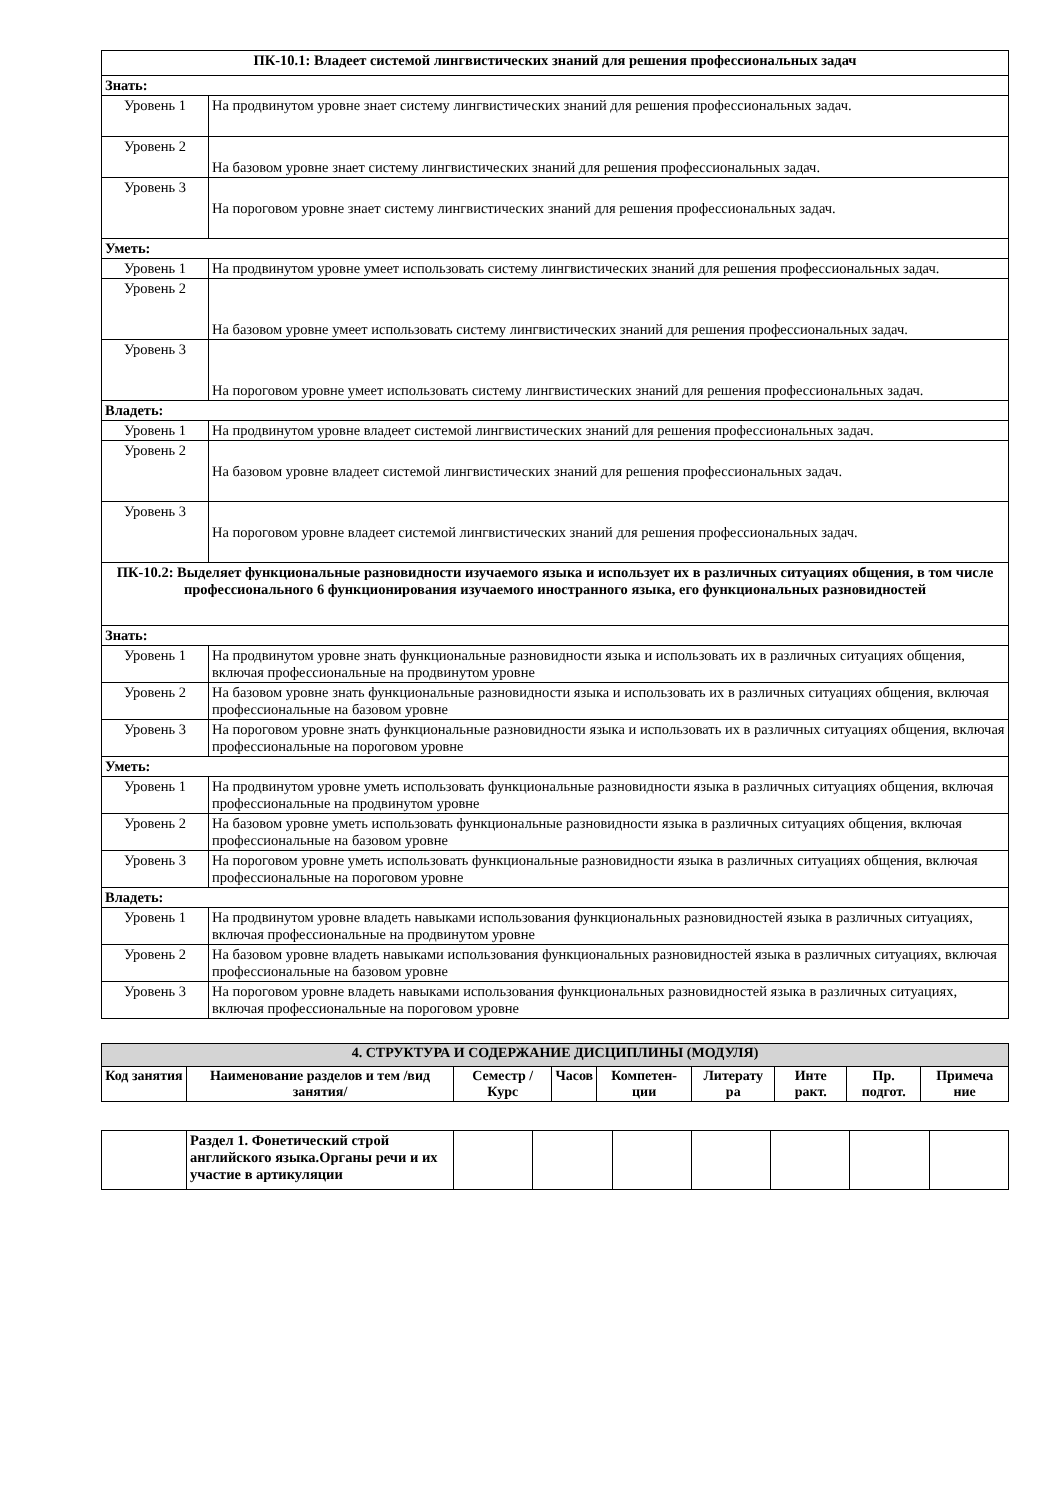| ПК-10.1: Владеет системой лингвистических знаний для решения профессиональных задач | |
| Знать: | |
| Уровень 1 | На продвинутом уровне знает систему лингвистических знаний для решения профессиональных задач. |
| Уровень 2 | На базовом уровне знает систему лингвистических знаний для решения профессиональных задач. |
| Уровень 3 | На пороговом уровне знает систему лингвистических знаний для решения профессиональных задач. |
| Уметь: | |
| Уровень 1 | На продвинутом уровне умеет использовать систему лингвистических знаний для решения профессиональных задач. |
| Уровень 2 | На базовом уровне умеет использовать систему лингвистических знаний для решения профессиональных задач. |
| Уровень 3 | На пороговом уровне умеет использовать систему лингвистических знаний для решения профессиональных задач. |
| Владеть: | |
| Уровень 1 | На продвинутом уровне владеет системой лингвистических знаний для решения профессиональных задач. |
| Уровень 2 | На базовом уровне владеет системой лингвистических знаний для решения профессиональных задач. |
| Уровень 3 | На пороговом уровне владеет системой лингвистических знаний для решения профессиональных задач. |
| ПК-10.2: Выделяет функциональные разновидности изучаемого языка и использует их в различных ситуациях общения, в том числе профессионального 6 функционирования изучаемого иностранного языка, его функциональных разновидностей | |
| Знать: | |
| Уровень 1 | На продвинутом уровне знать функциональные разновидности языка и использовать их в различных ситуациях общения, включая профессиональные на продвинутом уровне |
| Уровень 2 | На базовом уровне знать функциональные разновидности языка и использовать их в различных ситуациях общения, включая профессиональные на базовом уровне |
| Уровень 3 | На пороговом уровне знать функциональные разновидности языка и использовать их в различных ситуациях общения, включая профессиональные на пороговом уровне |
| Уметь: | |
| Уровень 1 | На продвинутом уровне уметь использовать функциональные разновидности языка в различных ситуациях общения, включая профессиональные на продвинутом уровне |
| Уровень 2 | На базовом уровне уметь использовать функциональные разновидности языка в различных ситуациях общения, включая профессиональные на базовом уровне |
| Уровень 3 | На пороговом уровне уметь использовать функциональные разновидности языка в различных ситуациях общения, включая профессиональные на пороговом уровне |
| Владеть: | |
| Уровень 1 | На продвинутом уровне владеть навыками использования функциональных разновидностей языка в различных ситуациях, включая профессиональные на продвинутом уровне |
| Уровень 2 | На базовом уровне владеть навыками использования функциональных разновидностей языка в различных ситуациях, включая профессиональные на базовом уровне |
| Уровень 3 | На пороговом уровне владеть навыками использования функциональных разновидностей языка в различных ситуациях, включая профессиональные на пороговом уровне |
| 4. СТРУКТУРА И СОДЕРЖАНИЕ ДИСЦИПЛИНЫ (МОДУЛЯ) | | | | | | | | |
| --- | --- | --- | --- | --- | --- | --- | --- | --- |
| Код занятия | Наименование разделов и тем /вид занятия/ | Семестр / Курс | Часов | Компетен-ции | Литерату ра | Инте ракт. | Пр. подгот. | Примеча ние |
| | Раздел 1. Фонетический строй английского языка.Органы речи и их участие в артикуляции | | | | | | | |